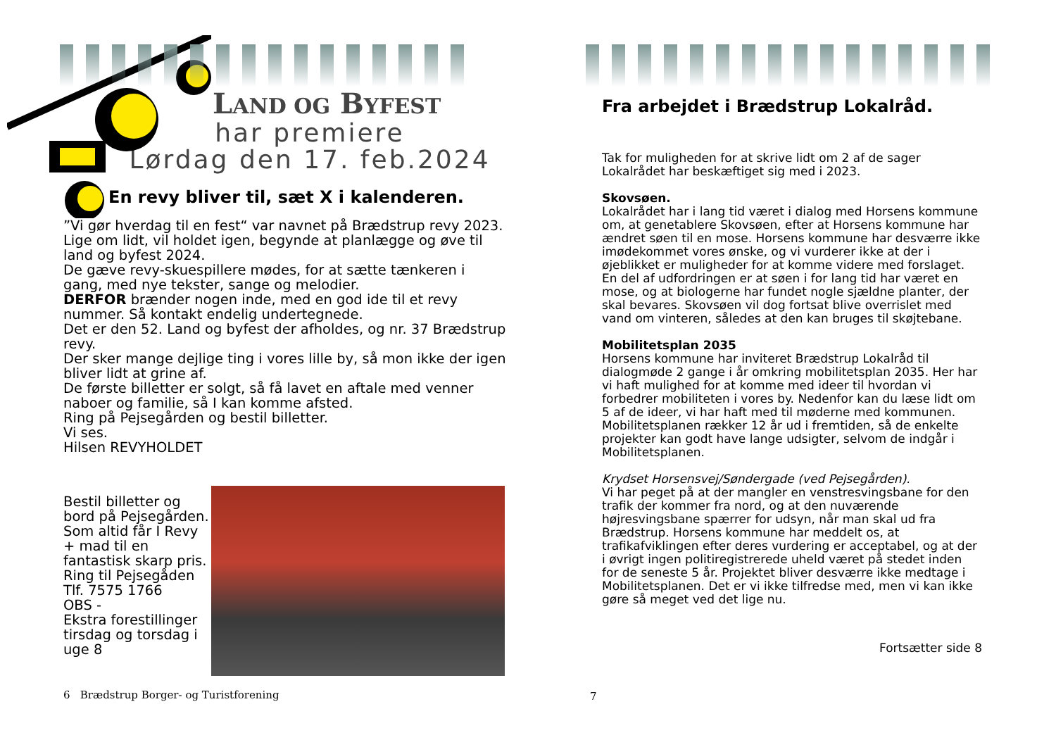LAND OG BYFEST
har premiere
Lørdag den 17. feb.2024
En revy bliver til, sæt X i kalenderen.
”Vi gør hverdag til en fest“ var navnet på Brædstrup revy 2023.
Lige om lidt, vil holdet igen, begynde at planlægge og øve til land og byfest 2024.
De gæve revy-skuespillere mødes, for at sætte tænkeren i gang, med nye tekster, sange og melodier.
DERFOR brænder nogen inde, med en god ide til et revy nummer. Så kontakt endelig undertegnede.
Det er den 52. Land og byfest der afholdes, og nr. 37 Brædstrup revy.
Der sker mange dejlige ting i vores lille by, så mon ikke der igen bliver lidt at grine af.
De første billetter er solgt, så få lavet en aftale med venner naboer og familie, så I kan komme afsted.
Ring på Pejsegården og bestil billetter.
Vi ses.
Hilsen REVYHOLDET
Bestil billetter og bord på Pejsegården. Som altid får I Revy + mad til en fantastisk skarp pris.
Ring til Pejsegåden
Tlf. 7575 1766
OBS -
Ekstra forestillinger tirsdag og torsdag i uge 8
6 Brædstrup Borger- og Turistforening
Fra arbejdet i Brædstrup Lokalråd.
Tak for muligheden for at skrive lidt om 2 af de sager Lokalrådet har beskæftiget sig med i 2023.
Skovsøen.
Lokalrådet har i lang tid været i dialog med Horsens kommune om, at genetablere Skovsøen, efter at Horsens kommune har ændret søen til en mose. Horsens kommune har desværre ikke imødekommet vores ønske, og vi vurderer ikke at der i øjeblikket er muligheder for at komme videre med forslaget. En del af udfordringen er at søen i for lang tid har været en mose, og at biologerne har fundet nogle sjældne planter, der skal bevares. Skovsøen vil dog fortsat blive overrislet med vand om vinteren, således at den kan bruges til skøjtebane.
Mobilitetsplan 2035
Horsens kommune har inviteret Brædstrup Lokalråd til dialogmøde 2 gange i år omkring mobilitetsplan 2035. Her har vi haft mulighed for at komme med ideer til hvordan vi forbedrer mobiliteten i vores by. Nedenfor kan du læse lidt om 5 af de ideer, vi har haft med til møderne med kommunen. Mobilitetsplanen rækker 12 år ud i fremtiden, så de enkelte projekter kan godt have lange udsigter, selvom de indgår i Mobilitetsplanen.
Krydset Horsensvej/Søndergade (ved Pejsegården).
Vi har peget på at der mangler en venstresvingsbane for den trafik der kommer fra nord, og at den nuværende højresvingsbane spærrer for udsyn, når man skal ud fra Brædstrup. Horsens kommune har meddelt os, at trafikafviklingen efter deres vurdering er acceptabel, og at der i øvrigt ingen politiregistrerede uheld været på stedet inden for de seneste 5 år. Projektet bliver desværre ikke medtage i Mobilitetsplanen. Det er vi ikke tilfredse med, men vi kan ikke gøre så meget ved det lige nu.
Fortsætter side 8
7